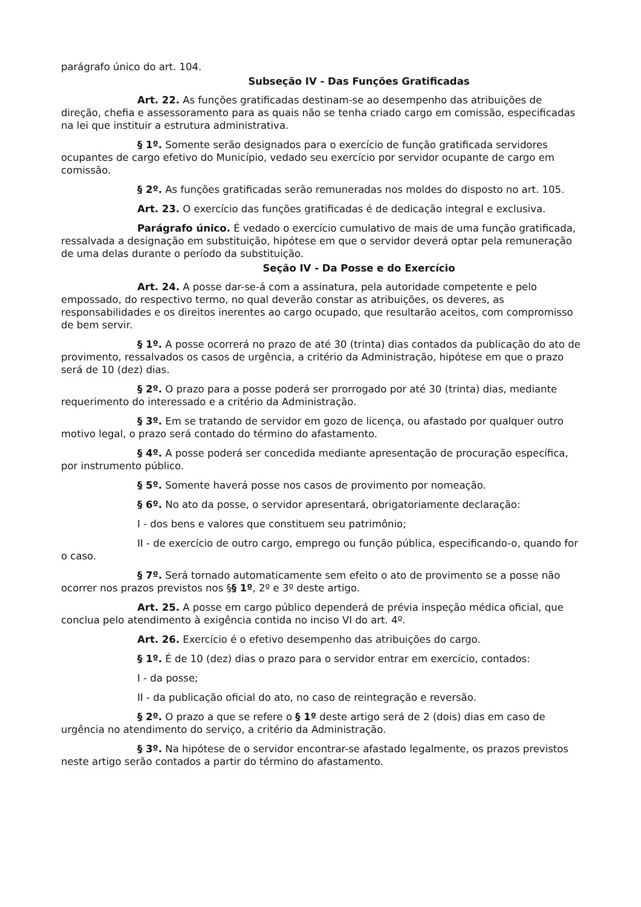parágrafo único do art. 104.
Subseção IV - Das Funções Gratificadas
Art. 22. As funções gratificadas destinam-se ao desempenho das atribuições de direção, chefia e assessoramento para as quais não se tenha criado cargo em comissão, especificadas na lei que instituir a estrutura administrativa.
§ 1º. Somente serão designados para o exercício de função gratificada servidores ocupantes de cargo efetivo do Município, vedado seu exercício por servidor ocupante de cargo em comissão.
§ 2º. As funções gratificadas serão remuneradas nos moldes do disposto no art. 105.
Art. 23. O exercício das funções gratificadas é de dedicação integral e exclusiva.
Parágrafo único. É vedado o exercício cumulativo de mais de uma função gratificada, ressalvada a designação em substituição, hipótese em que o servidor deverá optar pela remuneração de uma delas durante o período da substituição.
Seção IV - Da Posse e do Exercício
Art. 24. A posse dar-se-á com a assinatura, pela autoridade competente e pelo empossado, do respectivo termo, no qual deverão constar as atribuições, os deveres, as responsabilidades e os direitos inerentes ao cargo ocupado, que resultarão aceitos, com compromisso de bem servir.
§ 1º. A posse ocorrerá no prazo de até 30 (trinta) dias contados da publicação do ato de provimento, ressalvados os casos de urgência, a critério da Administração, hipótese em que o prazo será de 10 (dez) dias.
§ 2º. O prazo para a posse poderá ser prorrogado por até 30 (trinta) dias, mediante requerimento do interessado e a critério da Administração.
§ 3º. Em se tratando de servidor em gozo de licença, ou afastado por qualquer outro motivo legal, o prazo será contado do término do afastamento.
§ 4º. A posse poderá ser concedida mediante apresentação de procuração específica, por instrumento público.
§ 5º. Somente haverá posse nos casos de provimento por nomeação.
§ 6º. No ato da posse, o servidor apresentará, obrigatoriamente declaração:
I - dos bens e valores que constituem seu patrimônio;
II - de exercício de outro cargo, emprego ou função pública, especificando-o, quando for o caso.
§ 7º. Será tornado automaticamente sem efeito o ato de provimento se a posse não ocorrer nos prazos previstos nos §§ 1º, 2º e 3º deste artigo.
Art. 25. A posse em cargo público dependerá de prévia inspeção médica oficial, que conclua pelo atendimento à exigência contida no inciso VI do art. 4º.
Art. 26. Exercício é o efetivo desempenho das atribuições do cargo.
§ 1º. É de 10 (dez) dias o prazo para o servidor entrar em exercício, contados:
I - da posse;
II - da publicação oficial do ato, no caso de reintegração e reversão.
§ 2º. O prazo a que se refere o § 1º deste artigo será de 2 (dois) dias em caso de urgência no atendimento do serviço, a critério da Administração.
§ 3º. Na hipótese de o servidor encontrar-se afastado legalmente, os prazos previstos neste artigo serão contados a partir do término do afastamento.